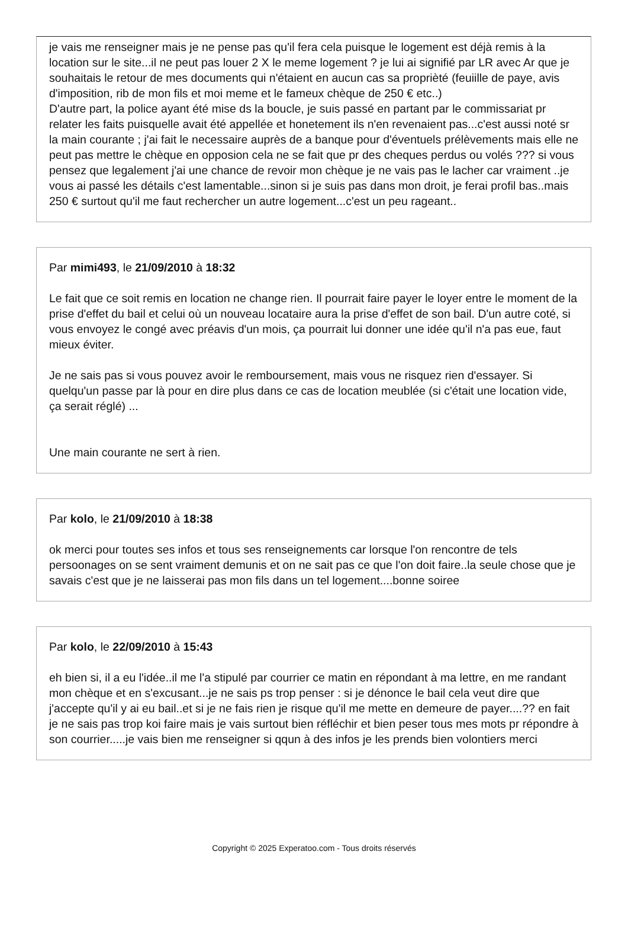je vais me renseigner mais je ne pense pas qu'il fera cela puisque le logement est déjà remis à la location sur le site...il ne peut pas louer 2 X le meme logement ? je lui ai signifié par LR avec Ar que je souhaitais le retour de mes documents qui n'étaient en aucun cas sa proprièté (feuiille de paye, avis d'imposition, rib de mon fils et moi meme et le fameux chèque de 250 € etc..)
D'autre part, la police ayant été mise ds la boucle, je suis passé en partant par le commissariat pr relater les faits puisquelle avait été appellée et honetement ils n'en revenaient pas...c'est aussi noté sr la main courante ; j'ai fait le necessaire auprès de a banque pour d'éventuels prélèvements mais elle ne peut pas mettre le chèque en opposion cela ne se fait que pr des cheques perdus ou volés ??? si vous pensez que legalement j'ai une chance de revoir mon chèque je ne vais pas le lacher car vraiment ..je vous ai passé les détails c'est lamentable...sinon si je suis pas dans mon droit, je ferai profil bas..mais 250 € surtout qu'il me faut rechercher un autre logement...c'est un peu rageant..
Par mimi493, le 21/09/2010 à 18:32
Le fait que ce soit remis en location ne change rien. Il pourrait faire payer le loyer entre le moment de la prise d'effet du bail et celui où un nouveau locataire aura la prise d'effet de son bail. D'un autre coté, si vous envoyez le congé avec préavis d'un mois, ça pourrait lui donner une idée qu'il n'a pas eue, faut mieux éviter.
Je ne sais pas si vous pouvez avoir le remboursement, mais vous ne risquez rien d'essayer. Si quelqu'un passe par là pour en dire plus dans ce cas de location meublée (si c'était une location vide, ça serait réglé) ...
Une main courante ne sert à rien.
Par kolo, le 21/09/2010 à 18:38
ok merci pour toutes ses infos et tous ses renseignements car lorsque l'on rencontre de tels persoonages on se sent vraiment demunis et on ne sait pas ce que l'on doit faire..la seule chose que je savais c'est que je ne laisserai pas mon fils dans un tel logement....bonne soiree
Par kolo, le 22/09/2010 à 15:43
eh bien si, il a eu l'idée..il me l'a stipulé par courrier ce matin en répondant à ma lettre, en me randant mon chèque et en s'excusant...je ne sais ps trop penser : si je dénonce le bail cela veut dire que j'accepte qu'il y ai eu bail..et si je ne fais rien je risque qu'il me mette en demeure de payer....?? en fait je ne sais pas trop koi faire mais je vais surtout bien réfléchir et bien peser tous mes mots pr répondre à son courrier.....je vais bien me renseigner si qqun à des infos je les prends bien volontiers merci
Copyright © 2025 Experatoo.com - Tous droits réservés